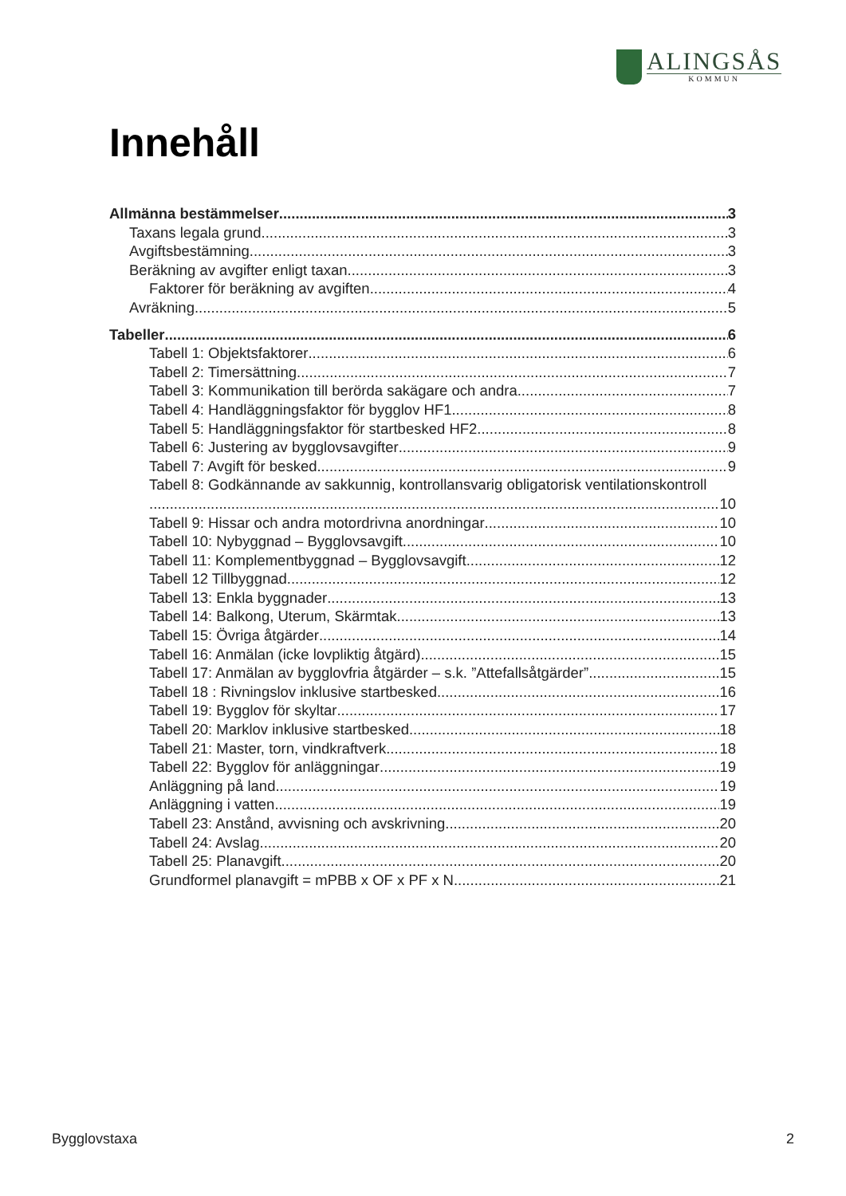ALINGSÅS
KOMMUN
Innehåll
Allmänna bestämmelser 3
Taxans legala grund 3
Avgiftsbestämning 3
Beräkning av avgifter enligt taxan 3
Faktorer för beräkning av avgiften 4
Avräkning 5
Tabeller 6
Tabell 1: Objektsfaktorer 6
Tabell 2: Timersättning 7
Tabell 3: Kommunikation till berörda sakägare och andra 7
Tabell 4: Handläggningsfaktor för bygglov HF1 8
Tabell 5: Handläggningsfaktor för startbesked HF2 8
Tabell 6: Justering av bygglovsavgifter 9
Tabell 7: Avgift för besked 9
Tabell 8: Godkännande av sakkunnig, kontrollansvarig obligatorisk ventilationskontroll
10
Tabell 9: Hissar och andra motordrivna anordningar 10
Tabell 10: Nybyggnad – Bygglovsavgift 10
Tabell 11: Komplementbyggnad – Bygglovsavgift 12
Tabell 12 Tillbyggnad 12
Tabell 13: Enkla byggnader 13
Tabell 14: Balkong, Uterum, Skärmtak 13
Tabell 15: Övriga åtgärder 14
Tabell 16: Anmälan (icke lovpliktig åtgärd) 15
Tabell 17: Anmälan av bygglovfria åtgärder – s.k. ”Attefallsåtgärder” 15
Tabell 18 : Rivningslov inklusive startbesked 16
Tabell 19: Bygglov för skyltar 17
Tabell 20: Marklov inklusive startbesked 18
Tabell 21: Master, torn, vindkraftverk 18
Tabell 22: Bygglov för anläggningar 19
Anläggning på land 19
Anläggning i vatten 19
Tabell 23: Anstånd, avvisning och avskrivning 20
Tabell 24: Avslag 20
Tabell 25: Planavgift 20
Grundformel planavgift = mPBB x OF x PF x N 21
Bygglovstaxa 2